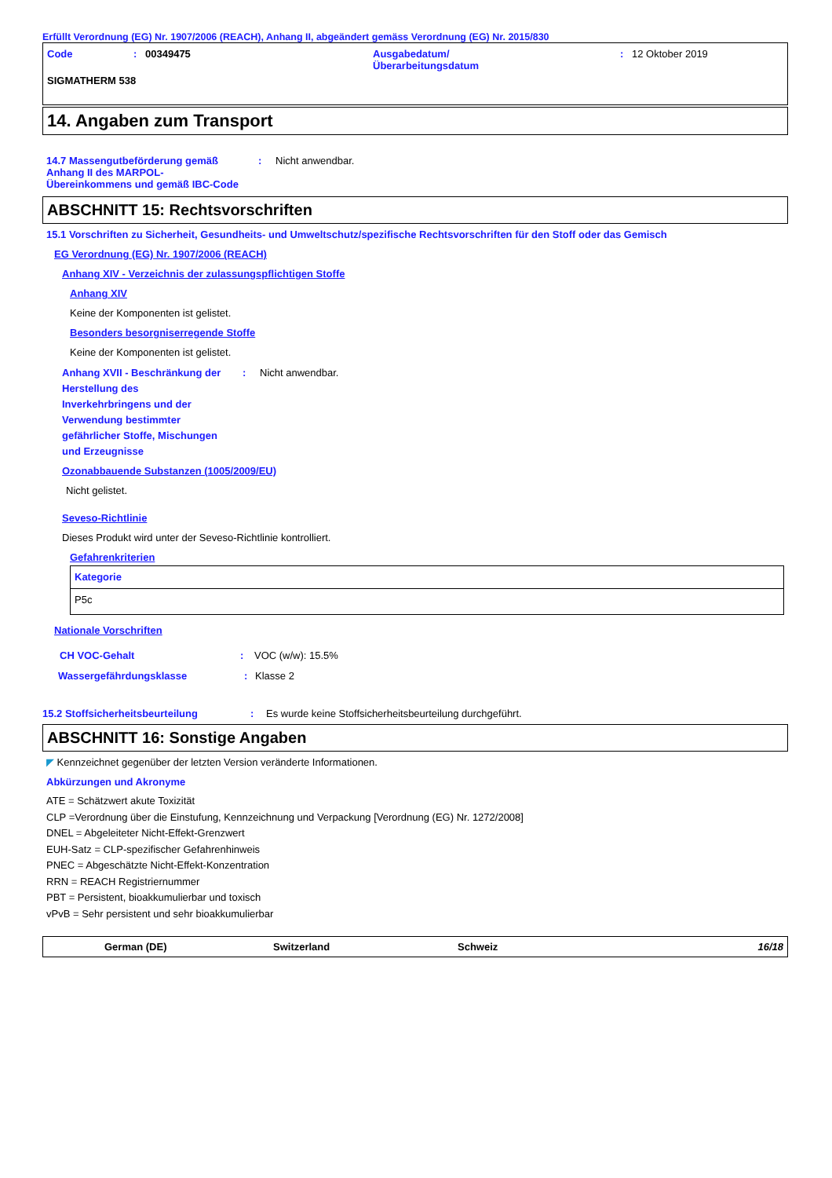Erfüllt Verordnung (EG) Nr. 1907/2006 (REACH), Anhang II, abgeändert gemäss Verordnung (EG) Nr. 2015/830
Code: 00349475 Ausgabedatum/
Überarbeitungsdatum: 12 Oktober 2019
SIGMATHERM 538
14. Angaben zum Transport
14.7 Massengutbeförderung gemäß Anhang II des MARPOL-Übereinkommens und gemäß IBC-Code: Nicht anwendbar.
ABSCHNITT 15: Rechtsvorschriften
15.1 Vorschriften zu Sicherheit, Gesundheits- und Umweltschutz/spezifische Rechtsvorschriften für den Stoff oder das Gemisch
EG Verordnung (EG) Nr. 1907/2006 (REACH)
Anhang XIV - Verzeichnis der zulassungspflichtigen Stoffe
Anhang XIV
Keine der Komponenten ist gelistet.
Besonders besorgniserregende Stoffe
Keine der Komponenten ist gelistet.
Anhang XVII - Beschränkung der Herstellung des Inverkehrbringens und der Verwendung bestimmter gefährlicher Stoffe, Mischungen und Erzeugnisse: Nicht anwendbar.
Ozonabbauende Substanzen (1005/2009/EU)
Nicht gelistet.
Seveso-Richtlinie
Dieses Produkt wird unter der Seveso-Richtlinie kontrolliert.
Gefahrenkriterien
| Kategorie |
| --- |
| P5c |
Nationale Vorschriften
CH VOC-Gehalt: VOC (w/w): 15.5%
Wassergefährdungsklasse: Klasse 2
15.2 Stoffsicherheitsbeurteilung: Es wurde keine Stoffsicherheitsbeurteilung durchgeführt.
ABSCHNITT 16: Sonstige Angaben
◤ Kennzeichnet gegenüber der letzten Version veränderte Informationen.
Abkürzungen und Akronyme
ATE = Schätzwert akute Toxizität
CLP =Verordnung über die Einstufung, Kennzeichnung und Verpackung [Verordnung (EG) Nr. 1272/2008]
DNEL = Abgeleiteter Nicht-Effekt-Grenzwert
EUH-Satz = CLP-spezifischer Gefahrenhinweis
PNEC = Abgeschätzte Nicht-Effekt-Konzentration
RRN = REACH Registriernummer
PBT = Persistent, bioakkumulierbar und toxisch
vPvB = Sehr persistent und sehr bioakkumulierbar
German (DE) Switzerland Schweiz 16/18